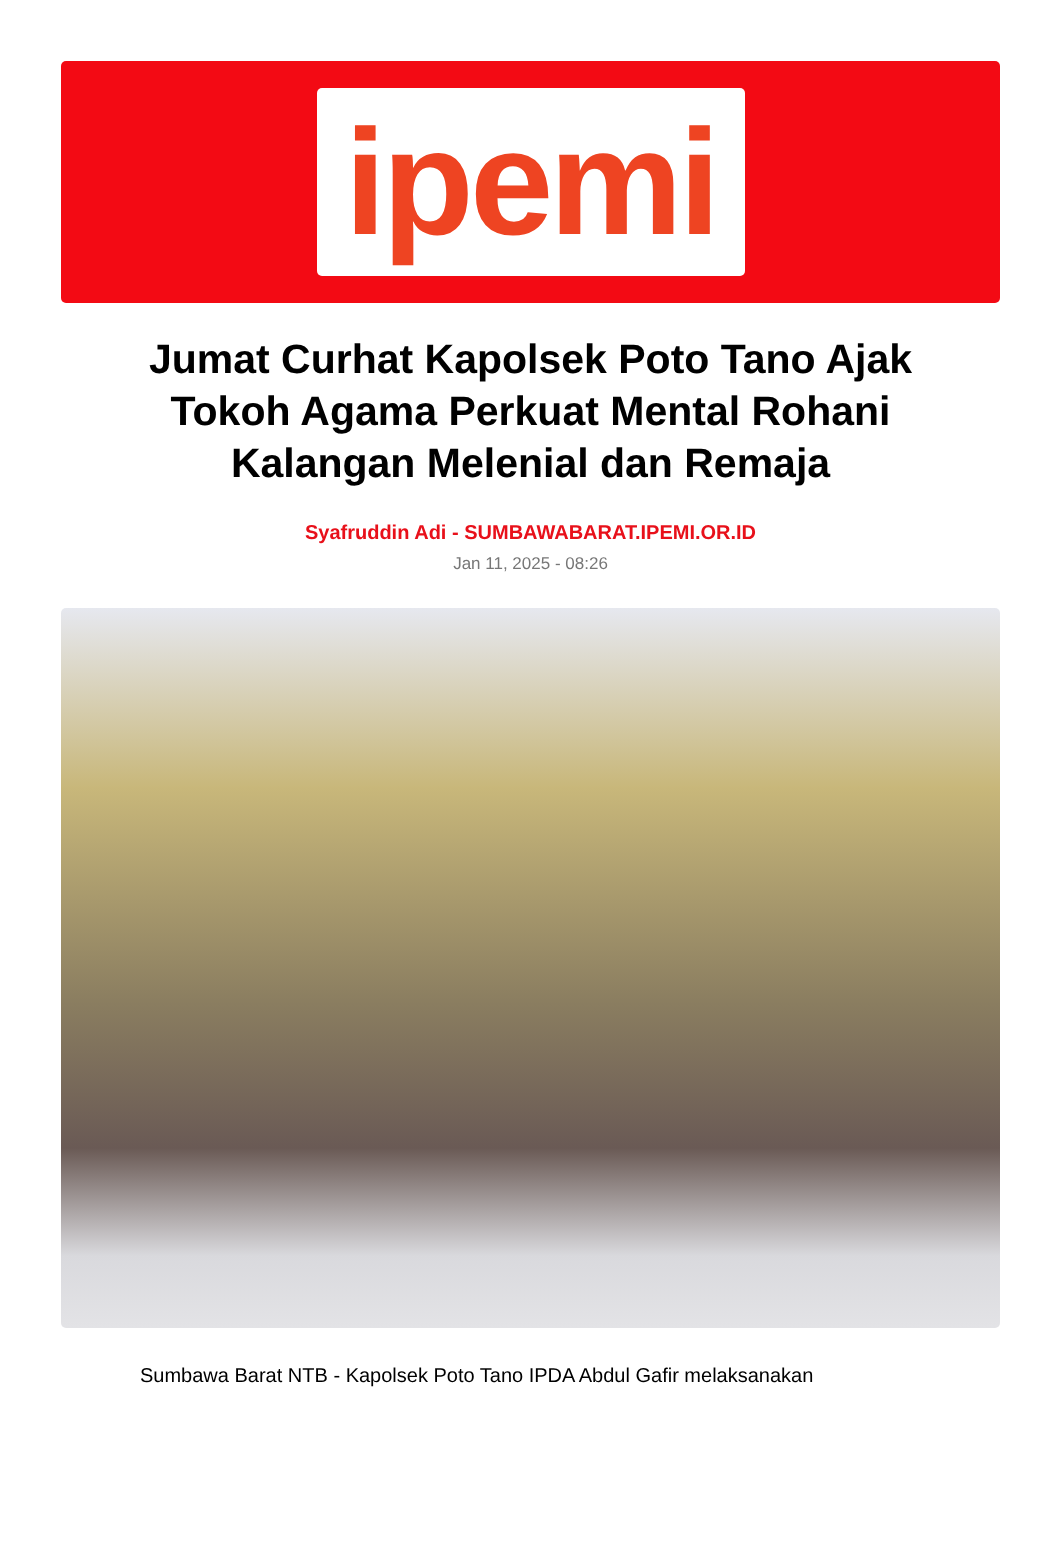ipemi
Jumat Curhat Kapolsek Poto Tano Ajak Tokoh Agama Perkuat Mental Rohani Kalangan Melenial dan Remaja
Syafruddin Adi - SUMBAWABARAT.IPEMI.OR.ID
Jan 11, 2025 - 08:26
Sumbawa Barat NTB - Kapolsek Poto Tano IPDA Abdul Gafir melaksanakan